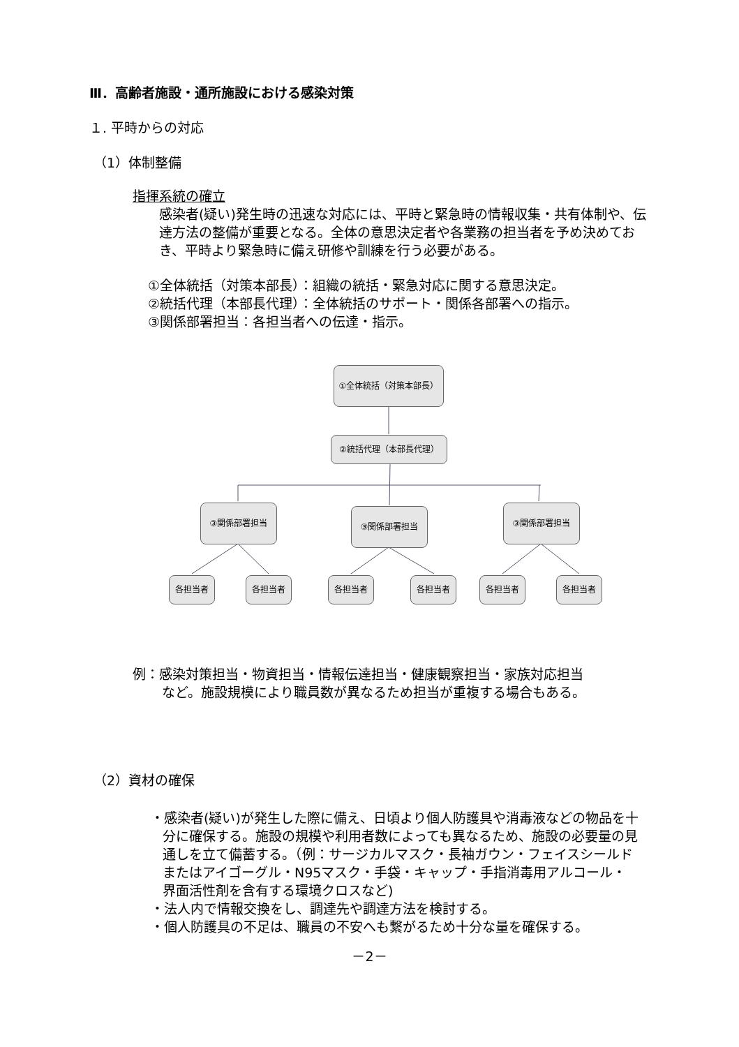Ⅲ．高齢者施設・通所施設における感染対策
１. 平時からの対応
（1）体制整備
指揮系統の確立
感染者(疑い)発生時の迅速な対応には、平時と緊急時の情報収集・共有体制や、伝達方法の整備が重要となる。全体の意思決定者や各業務の担当者を予め決めておき、平時より緊急時に備え研修や訓練を行う必要がある。
①全体統括（対策本部長）：組織の統括・緊急対応に関する意思決定。
②統括代理（本部長代理）：全体統括のサポート・関係各部署への指示。
③関係部署担当：各担当者への伝達・指示。
①全体統括（対策本部長）
②統括代理（本部長代理）
③関係部署担当 ③関係部署担当 ③関係部署担当
各担当者 各担当者 各担当者 各担当者 各担当者 各担当者
例：感染対策担当・物資担当・情報伝達担当・健康観察担当・家族対応担当
など。施設規模により職員数が異なるため担当が重複する場合もある。
（2）資材の確保
・感染者(疑い)が発生した際に備え、日頃より個人防護具や消毒液などの物品を十分に確保する。施設の規模や利用者数によっても異なるため、施設の必要量の見通しを立て備蓄する。（例：サージカルマスク・長袖ガウン・フェイスシールドまたはアイゴーグル・N95マスク・手袋・キャップ・手指消毒用アルコール・界面活性剤を含有する環境クロスなど)
・法人内で情報交換をし、調達先や調達方法を検討する。
・個人防護具の不足は、職員の不安へも繋がるため十分な量を確保する。
－2－